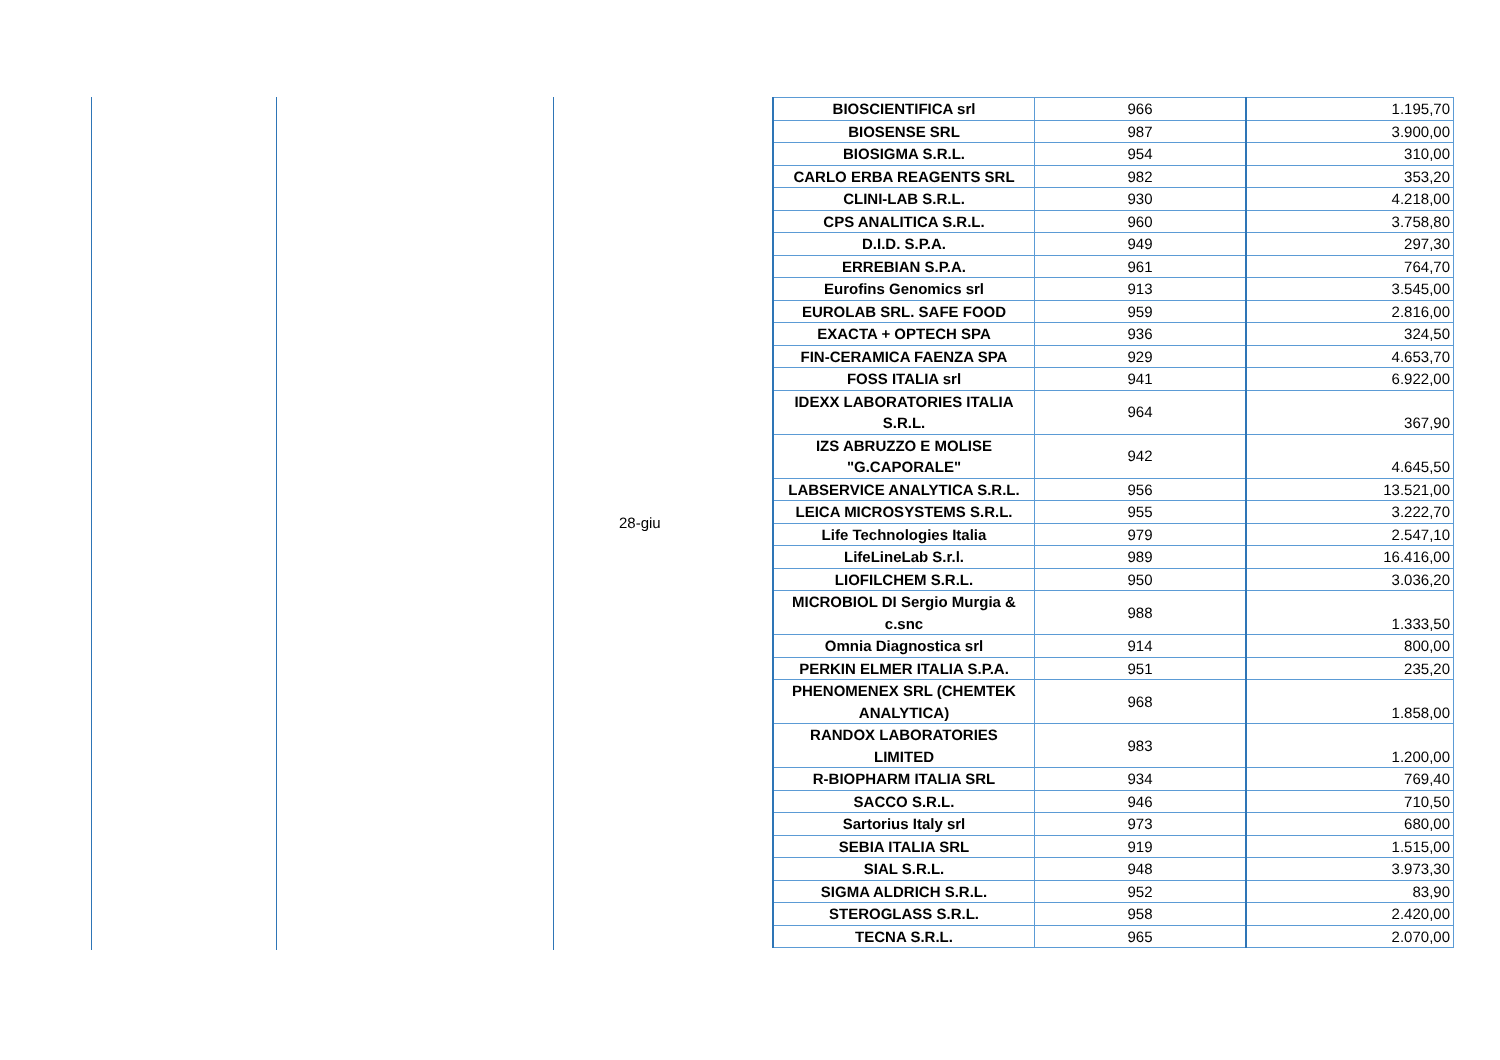| | | 28-giu | BIOSCIENTIFICA srl | 966 | 1.195,70 |
| | | | BIOSENSE SRL | 987 | 3.900,00 |
| | | | BIOSIGMA S.R.L. | 954 | 310,00 |
| | | | CARLO ERBA REAGENTS SRL | 982 | 353,20 |
| | | | CLINI-LAB S.R.L. | 930 | 4.218,00 |
| | | | CPS ANALITICA S.R.L. | 960 | 3.758,80 |
| | | | D.I.D. S.P.A. | 949 | 297,30 |
| | | | ERREBIAN S.P.A. | 961 | 764,70 |
| | | | Eurofins Genomics srl | 913 | 3.545,00 |
| | | | EUROLAB SRL. SAFE FOOD | 959 | 2.816,00 |
| | | | EXACTA + OPTECH SPA | 936 | 324,50 |
| | | | FIN-CERAMICA FAENZA SPA | 929 | 4.653,70 |
| | | | FOSS ITALIA srl | 941 | 6.922,00 |
| | | | IDEXX LABORATORIES ITALIA S.R.L. | 964 | 367,90 |
| | | | IZS ABRUZZO E MOLISE "G.CAPORALE" | 942 | 4.645,50 |
| | | | LABSERVICE ANALYTICA S.R.L. | 956 | 13.521,00 |
| | | | LEICA MICROSYSTEMS S.R.L. | 955 | 3.222,70 |
| | | | Life Technologies Italia | 979 | 2.547,10 |
| | | | LifeLineLab S.r.l. | 989 | 16.416,00 |
| | | | LIOFILCHEM S.R.L. | 950 | 3.036,20 |
| | | | MICROBIOL DI Sergio Murgia & c.snc | 988 | 1.333,50 |
| | | | Omnia Diagnostica srl | 914 | 800,00 |
| | | | PERKIN ELMER ITALIA S.P.A. | 951 | 235,20 |
| | | | PHENOMENEX SRL (CHEMTEK ANALYTICA) | 968 | 1.858,00 |
| | | | RANDOX LABORATORIES LIMITED | 983 | 1.200,00 |
| | | | R-BIOPHARM ITALIA SRL | 934 | 769,40 |
| | | | SACCO S.R.L. | 946 | 710,50 |
| | | | Sartorius Italy srl | 973 | 680,00 |
| | | | SEBIA ITALIA SRL | 919 | 1.515,00 |
| | | | SIAL S.R.L. | 948 | 3.973,30 |
| | | | SIGMA ALDRICH S.R.L. | 952 | 83,90 |
| | | | STEROGLASS S.R.L. | 958 | 2.420,00 |
| | | | TECNA S.R.L. | 965 | 2.070,00 |